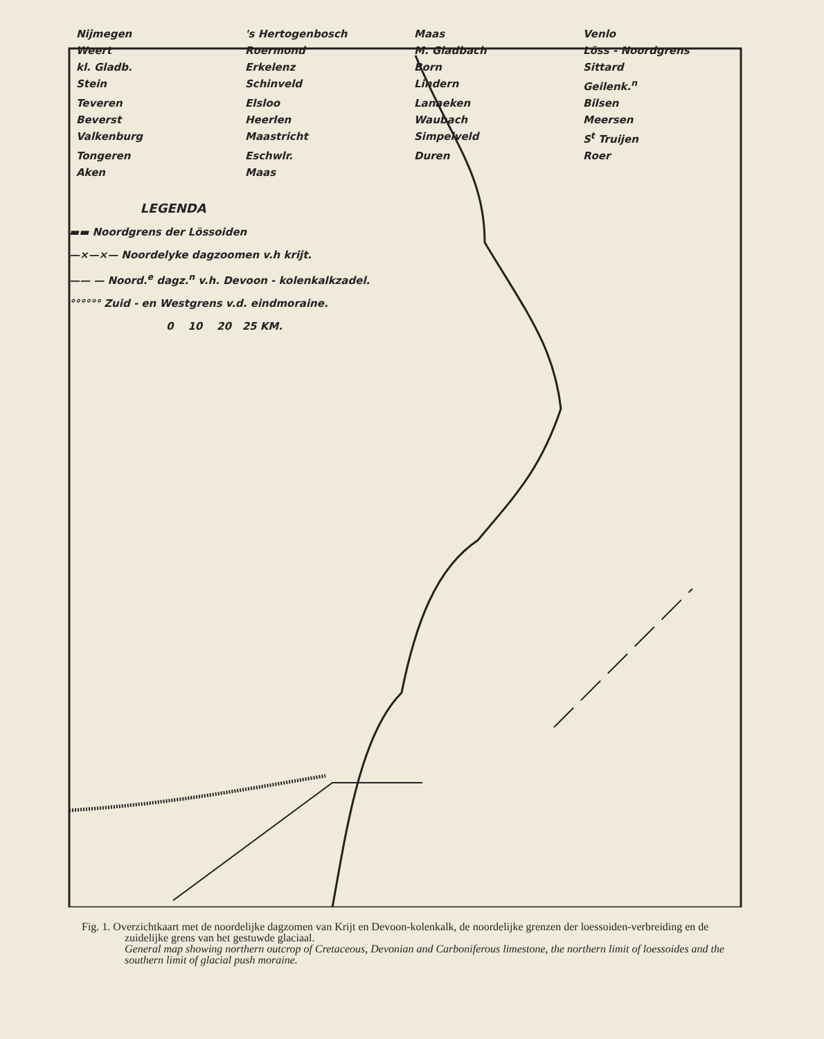Nijmegen 's Hertogenbosch Maas Venlo Weert Roermond M. Gladbach Löss - Noordgrens kl. Gladb. Erkelenz Born Sittard Stein Schinveld Lindern Geilenk.<sup>n</sup> Teveren Elsloo Lanaeken Bilsen Beverst Heerlen Waubach Meersen Valkenburg Maastricht Simpelveld S<sup>t</sup> Truijen Tongeren Eschwlr. Duren Roer Aken Maas
LEGENDA
▬▬ Noordgrens der Lössoiden
—×—×— Noordelyke dagzoomen v.h krijt.
—— — Noord.<sup>e</sup> dagz.<sup>n</sup> v.h. Devoon - kolenkalkzadel.
°°°°°° Zuid - en Westgrens v.d. eindmoraine.
0 10 20 25 KM.
Fig. 1. Overzichtkaart met de noordelijke dagzomen van Krijt en Devoon-kolenkalk, de noordelijke grenzen der loessoiden-verbreiding en de zuidelijke grens van het gestuwde glaciaal.
General map showing northern outcrop of Cretaceous, Devonian and Carboniferous limestone, the northern limit of loessoides and the southern limit of glacial push moraine.